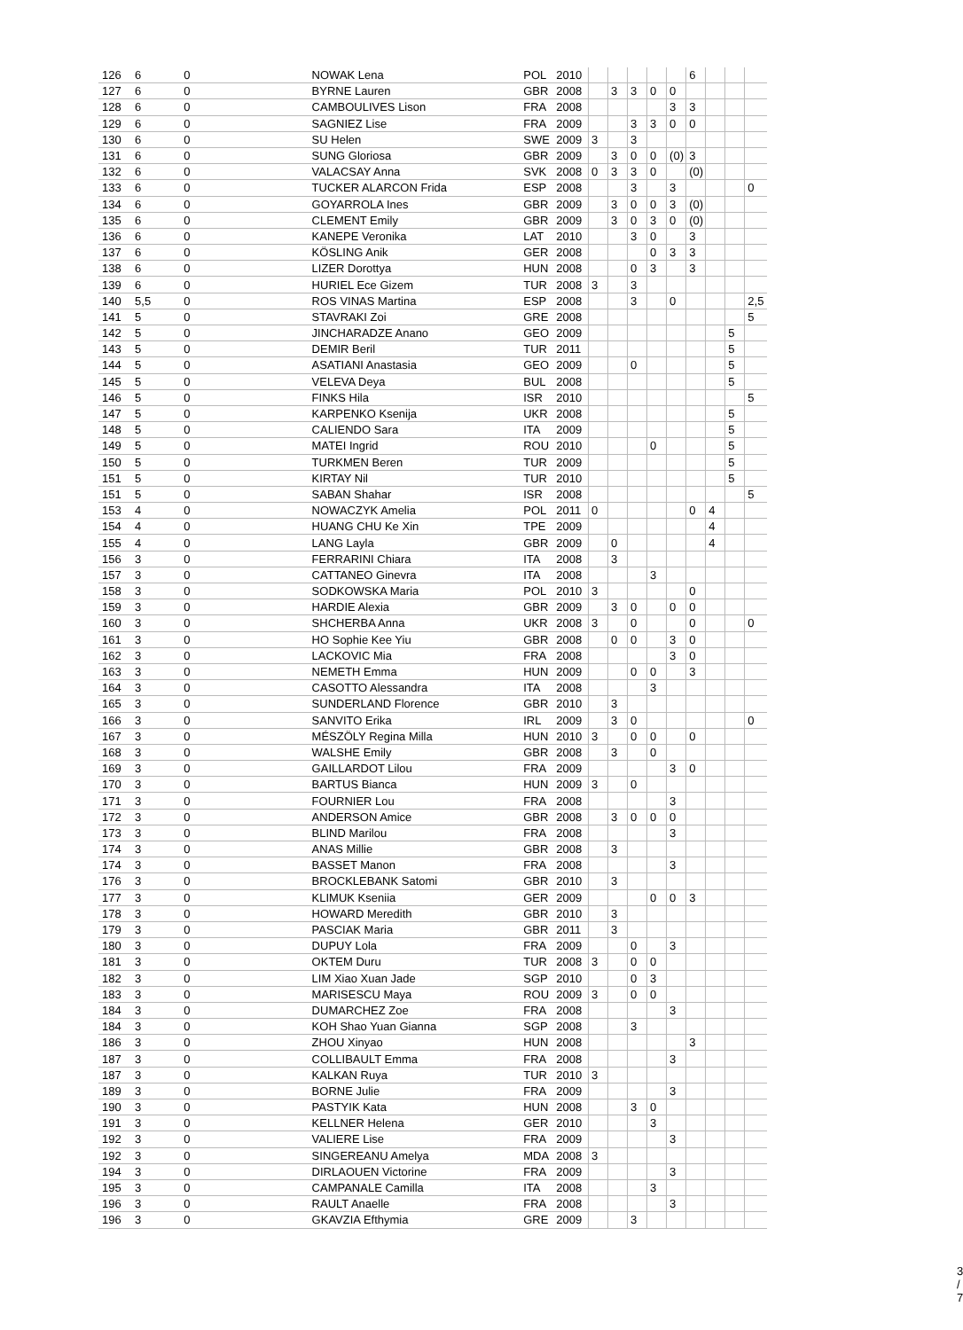| 126 | 6 | 0 | NOWAK Lena | POL | 2010 | | | | | | 6 | | | |
| 127 | 6 | 0 | BYRNE Lauren | GBR | 2008 | | 3 | 3 | 0 | 0 | | | | |
| 128 | 6 | 0 | CAMBOULIVES Lison | FRA | 2008 | | | | | 3 | 3 | | | |
| 129 | 6 | 0 | SAGNIEZ Lise | FRA | 2009 | | | 3 | 3 | 0 | 0 | | | |
| 130 | 6 | 0 | SU Helen | SWE | 2009 | 3 | | 3 | | | | | | |
| 131 | 6 | 0 | SUNG Gloriosa | GBR | 2009 | | 3 | 0 | 0 | (0) | 3 | | | |
| 132 | 6 | 0 | VALACSAY Anna | SVK | 2008 | 0 | 3 | 3 | 0 | | (0) | | | |
| 133 | 6 | 0 | TUCKER ALARCON Frida | ESP | 2008 | | | 3 | | 3 | | | | 0 |
| 134 | 6 | 0 | GOYARROLA Ines | GBR | 2009 | | 3 | 0 | 0 | 3 | (0) | | | |
| 135 | 6 | 0 | CLEMENT Emily | GBR | 2009 | | 3 | 0 | 3 | 0 | (0) | | | |
| 136 | 6 | 0 | KANEPE Veronika | LAT | 2010 | | | 3 | 0 | | 3 | | | |
| 137 | 6 | 0 | KÖSLING Anik | GER | 2008 | | | | 0 | 3 | 3 | | | |
| 138 | 6 | 0 | LIZER Dorottya | HUN | 2008 | | | 0 | 3 | | 3 | | | |
| 139 | 6 | 0 | HURIEL Ece Gizem | TUR | 2008 | 3 | | 3 | | | | | | |
| 140 | 5,5 | 0 | ROS VINAS Martina | ESP | 2008 | | | 3 | | 0 | | | | 2,5 |
| 141 | 5 | 0 | STAVRAKI Zoi | GRE | 2008 | | | | | | | | | 5 |
| 142 | 5 | 0 | JINCHARADZE Anano | GEO | 2009 | | | | | | | | 5 | |
| 143 | 5 | 0 | DEMIR Beril | TUR | 2011 | | | | | | | | 5 | |
| 144 | 5 | 0 | ASATIANI Anastasia | GEO | 2009 | | | 0 | | | | | 5 | |
| 145 | 5 | 0 | VELEVA Deya | BUL | 2008 | | | | | | | | 5 | |
| 146 | 5 | 0 | FINKS Hila | ISR | 2010 | | | | | | | | | 5 |
| 147 | 5 | 0 | KARPENKO Ksenija | UKR | 2008 | | | | | | | | 5 | |
| 148 | 5 | 0 | CALIENDO Sara | ITA | 2009 | | | | | | | | 5 | |
| 149 | 5 | 0 | MATEI Ingrid | ROU | 2010 | | | | 0 | | | | 5 | |
| 150 | 5 | 0 | TURKMEN Beren | TUR | 2009 | | | | | | | | 5 | |
| 151 | 5 | 0 | KIRTAY Nil | TUR | 2010 | | | | | | | | 5 | |
| 151 | 5 | 0 | SABAN Shahar | ISR | 2008 | | | | | | | | | 5 |
| 153 | 4 | 0 | NOWACZYK Amelia | POL | 2011 | 0 | | | | | 0 | 4 | | |
| 154 | 4 | 0 | HUANG CHU Ke Xin | TPE | 2009 | | | | | | | 4 | | |
| 155 | 4 | 0 | LANG Layla | GBR | 2009 | | 0 | | | | | 4 | | |
| 156 | 3 | 0 | FERRARINI Chiara | ITA | 2008 | | 3 | | | | | | | |
| 157 | 3 | 0 | CATTANEO Ginevra | ITA | 2008 | | | | 3 | | | | | |
| 158 | 3 | 0 | SODKOWSKA Maria | POL | 2010 | 3 | | | | | 0 | | | |
| 159 | 3 | 0 | HARDIE Alexia | GBR | 2009 | | 3 | 0 | | 0 | 0 | | | |
| 160 | 3 | 0 | SHCHERBA Anna | UKR | 2008 | 3 | | 0 | | | 0 | | | 0 |
| 161 | 3 | 0 | HO Sophie Kee Yiu | GBR | 2008 | | 0 | 0 | | 3 | 0 | | | |
| 162 | 3 | 0 | LACKOVIC Mia | FRA | 2008 | | | | | 3 | 0 | | | |
| 163 | 3 | 0 | NEMETH Emma | HUN | 2009 | | | 0 | 0 | | 3 | | | |
| 164 | 3 | 0 | CASOTTO Alessandra | ITA | 2008 | | | | 3 | | | | | |
| 165 | 3 | 0 | SUNDERLAND Florence | GBR | 2010 | | 3 | | | | | | | |
| 166 | 3 | 0 | SANVITO Erika | IRL | 2009 | | 3 | 0 | | | | | | 0 |
| 167 | 3 | 0 | MÉSZÖLY Regina Milla | HUN | 2010 | 3 | | 0 | 0 | | 0 | | | |
| 168 | 3 | 0 | WALSHE Emily | GBR | 2008 | | 3 | | 0 | | | | | |
| 169 | 3 | 0 | GAILLARDOT Lilou | FRA | 2009 | | | | | 3 | 0 | | | |
| 170 | 3 | 0 | BARTUS Bianca | HUN | 2009 | 3 | | 0 | | | | | | |
| 171 | 3 | 0 | FOURNIER Lou | FRA | 2008 | | | | | 3 | | | | |
| 172 | 3 | 0 | ANDERSON Amice | GBR | 2008 | | 3 | 0 | 0 | 0 | | | | |
| 173 | 3 | 0 | BLIND Marilou | FRA | 2008 | | | | | 3 | | | | |
| 174 | 3 | 0 | ANAS Millie | GBR | 2008 | | 3 | | | | | | | |
| 174 | 3 | 0 | BASSET Manon | FRA | 2008 | | | | | 3 | | | | |
| 176 | 3 | 0 | BROCKLEBANK Satomi | GBR | 2010 | | 3 | | | | | | | |
| 177 | 3 | 0 | KLIMUK Kseniia | GER | 2009 | | | | 0 | 0 | 3 | | | |
| 178 | 3 | 0 | HOWARD Meredith | GBR | 2010 | | 3 | | | | | | | |
| 179 | 3 | 0 | PASCIAK Maria | GBR | 2011 | | 3 | | | | | | | |
| 180 | 3 | 0 | DUPUY Lola | FRA | 2009 | | | 0 | | 3 | | | | |
| 181 | 3 | 0 | OKTEM Duru | TUR | 2008 | 3 | | 0 | 0 | | | | | |
| 182 | 3 | 0 | LIM Xiao Xuan Jade | SGP | 2010 | | | 0 | 3 | | | | | |
| 183 | 3 | 0 | MARISESCU Maya | ROU | 2009 | 3 | | 0 | 0 | | | | | |
| 184 | 3 | 0 | DUMARCHEZ Zoe | FRA | 2008 | | | | | 3 | | | | |
| 184 | 3 | 0 | KOH Shao Yuan Gianna | SGP | 2008 | | | 3 | | | | | | |
| 186 | 3 | 0 | ZHOU Xinyao | HUN | 2008 | | | | | | 3 | | | |
| 187 | 3 | 0 | COLLIBAULT Emma | FRA | 2008 | | | | | 3 | | | | |
| 187 | 3 | 0 | KALKAN Ruya | TUR | 2010 | 3 | | | | | | | | |
| 189 | 3 | 0 | BORNE Julie | FRA | 2009 | | | | | 3 | | | | |
| 190 | 3 | 0 | PASTYIK Kata | HUN | 2008 | | | 3 | 0 | | | | | |
| 191 | 3 | 0 | KELLNER Helena | GER | 2010 | | | | 3 | | | | | |
| 192 | 3 | 0 | VALIERE Lise | FRA | 2009 | | | | | 3 | | | | |
| 192 | 3 | 0 | SINGEREANU Amelya | MDA | 2008 | 3 | | | | | | | | |
| 194 | 3 | 0 | DIRLAOUEN Victorine | FRA | 2009 | | | | | 3 | | | | |
| 195 | 3 | 0 | CAMPANALE Camilla | ITA | 2008 | | | | 3 | | | | | |
| 196 | 3 | 0 | RAULT Anaelle | FRA | 2008 | | | | | 3 | | | | |
| 196 | 3 | 0 | GKAVZIA Efthymia | GRE | 2009 | | | 3 | | | | | | |
3 / 7